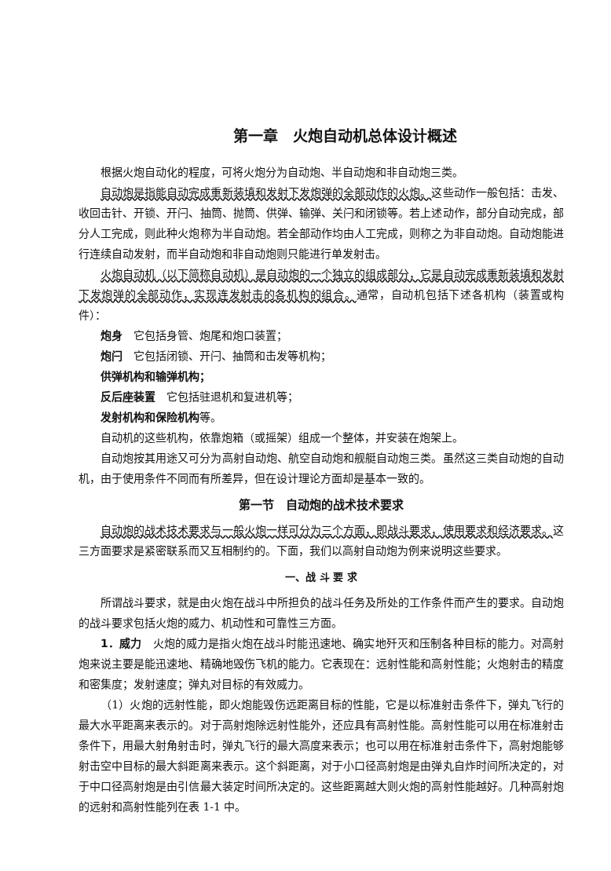第一章　火炮自动机总体设计概述
根据火炮自动化的程度，可将火炮分为自动炮、半自动炮和非自动炮三类。
自动炮是指能自动完成重新装填和发射下发炮弹的全部动作的火炮。这些动作一般包括：击发、收回击针、开锁、开闩、抽筒、抛筒、供弹、输弹、关闩和闭锁等。若上述动作，部分自动完成，部分人工完成，则此种火炮称为半自动炮。若全部动作均由人工完成，则称之为非自动炮。自动炮能进行连续自动发射，而半自动炮和非自动炮则只能进行单发射击。
火炮自动机（以下简称自动机）是自动炮的一个独立的组成部分，它是自动完成重新装填和发射下发炮弹的全部动作，实现连发射击的各机构的组合。通常，自动机包括下述各机构（装置或构件）：
炮身　它包括身管、炮尾和炮口装置；
炮闩　它包括闭锁、开闩、抽筒和击发等机构；
供弹机构和输弹机构；
反后座装置　它包括驻退机和复进机等；
发射机构和保险机构等。
自动机的这些机构，依靠炮箱（或摇架）组成一个整体，并安装在炮架上。
自动炮按其用途又可分为高射自动炮、航空自动炮和舰艇自动炮三类。虽然这三类自动炮的自动机，由于使用条件不同而有所差异，但在设计理论方面却是基本一致的。
第一节　自动炮的战术技术要求
自动炮的战术技术要求与一般火炮一样可分为三个方面，即战斗要求，使用要求和经济要求。这三方面要求是紧密联系而又互相制约的。下面，我们以高射自动炮为例来说明这些要求。
一、战 斗 要 求
所谓战斗要求，就是由火炮在战斗中所担负的战斗任务及所处的工作条件而产生的要求。自动炮的战斗要求包括火炮的威力、机动性和可靠性三方面。
1．威力　火炮的威力是指火炮在战斗时能迅速地、确实地歼灭和压制各种目标的能力。对高射炮来说主要是能迅速地、精确地毁伤飞机的能力。它表现在：远射性能和高射性能；火炮射击的精度和密集度；发射速度；弹丸对目标的有效威力。
（1）火炮的远射性能，即火炮能毁伤远距离目标的性能，它是以标准射击条件下，弹丸飞行的最大水平距离来表示的。对于高射炮除远射性能外，还应具有高射性能。高射性能可以用在标准射击条件下，用最大射角射击时，弹丸飞行的最大高度来表示；也可以用在标准射击条件下，高射炮能够射击空中目标的最大斜距离来表示。这个斜距离，对于小口径高射炮是由弹丸自炸时间所决定的，对于中口径高射炮是由引信最大装定时间所决定的。这些距离越大则火炮的高射性能越好。几种高射炮的远射和高射性能列在表 1-1 中。